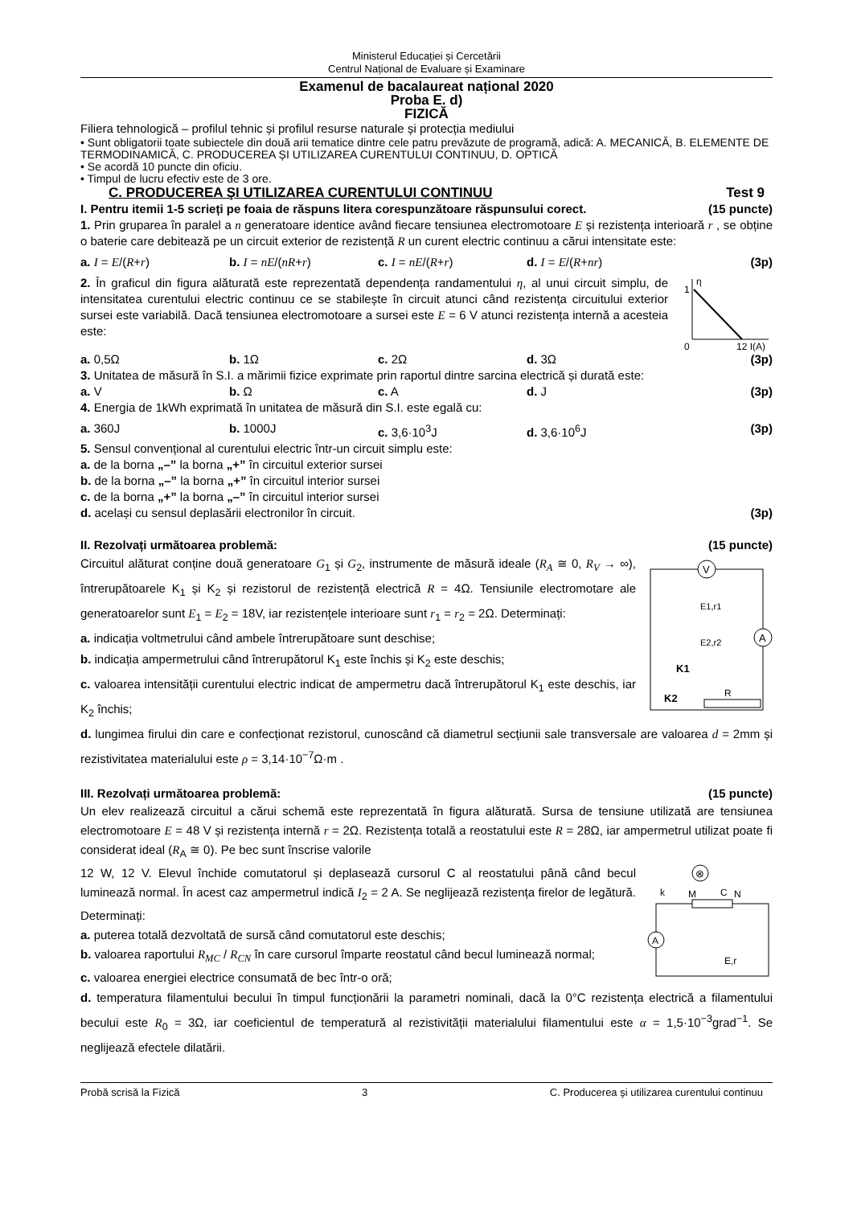Ministerul Educației și Cercetării
Centrul Național de Evaluare și Examinare
Examenul de bacalaureat național 2020
Proba E. d)
FIZICĂ
Filiera tehnologică – profilul tehnic și profilul resurse naturale și protecția mediului
• Sunt obligatorii toate subiectele din două arii tematice dintre cele patru prevăzute de programă, adică: A. MECANICĂ, B. ELEMENTE DE TERMODINAMICĂ, C. PRODUCEREA ȘI UTILIZAREA CURENTULUI CONTINUU, D. OPTICĂ
• Se acordă 10 puncte din oficiu.
• Timpul de lucru efectiv este de 3 ore.
C. PRODUCEREA ŞI UTILIZAREA CURENTULUI CONTINUU Test 9
I. Pentru itemii 1-5 scrieți pe foaia de răspuns litera corespunzătoare răspunsului corect. (15 puncte)
1. Prin gruparea în paralel a n generatoare identice având fiecare tensiunea electromotoare E și rezistența interioară r , se obține o baterie care debitează pe un circuit exterior de rezistență R un curent electric continuu a cărui intensitate este:
a. I = E/(R+r) b. I = nE/(nR+r) c. I = nE/(R+r) d. I = E/(R+nr) (3p)
2. În graficul din figura alăturată este reprezentată dependența randamentului η, al unui circuit simplu, de intensitatea curentului electric continuu ce se stabilește în circuit atunci când rezistența circuitului exterior sursei este variabilă. Dacă tensiunea electromotoare a sursei este E = 6 V atunci rezistența internă a acesteia este:
η
1
0
12 I(A)
a. 0,5Ω b. 1Ω c. 2Ω d. 3Ω (3p)
3. Unitatea de măsură în S.I. a mărimii fizice exprimate prin raportul dintre sarcina electrică și durată este:
a. V b. Ω c. A d. J (3p)
4. Energia de 1kWh exprimată în unitatea de măsură din S.I. este egală cu:
a. 360J b. 1000J c. 3,6·10<sup>3</sup>J d. 3,6·10<sup>6</sup>J (3p)
5. Sensul convențional al curentului electric într-un circuit simplu este:
a. de la borna „–” la borna „+” în circuitul exterior sursei
b. de la borna „–” la borna „+” în circuitul interior sursei
c. de la borna „+” la borna „–” în circuitul interior sursei
d. același cu sensul deplasării electronilor în circuit. (3p)
II. Rezolvați următoarea problemă: (15 puncte)
Circuitul alăturat conține două generatoare G<sub>1</sub> și G<sub>2</sub>, instrumente de măsură ideale (R<sub>A</sub> ≅ 0, R<sub>V</sub> → ∞), întrerupătoarele K<sub>1</sub> și K<sub>2</sub> și rezistorul de rezistență electrică R = 4Ω. Tensiunile electromotare ale generatoarelor sunt E<sub>1</sub> = E<sub>2</sub> = 18V, iar rezistențele interioare sunt r<sub>1</sub> = r<sub>2</sub> = 2Ω. Determinați:
a. indicația voltmetrului când ambele întrerupătoare sunt deschise;
b. indicația ampermetrului când întrerupătorul K<sub>1</sub> este închis și K<sub>2</sub> este deschis;
c. valoarea intensității curentului electric indicat de ampermetru dacă întrerupătorul K<sub>1</sub> este deschis, iar K<sub>2</sub> închis;
V
A
E1,r1
E2,r2
K1
K2
R
d. lungimea firului din care e confecționat rezistorul, cunoscând că diametrul secțiunii sale transversale are valoarea d = 2mm și rezistivitatea materialului este ρ = 3,14·10<sup>−7</sup>Ω·m .
III. Rezolvați următoarea problemă: (15 puncte)
Un elev realizează circuitul a cărui schemă este reprezentată în figura alăturată. Sursa de tensiune utilizată are tensiunea electromotoare E = 48 V și rezistența internă r = 2Ω. Rezistența totală a reostatului este R = 28Ω, iar ampermetrul utilizat poate fi considerat ideal (R<sub>A</sub> ≅ 0). Pe bec sunt înscrise valorile
12 W, 12 V. Elevul închide comutatorul și deplasează cursorul C al reostatului până când becul luminează normal. În acest caz ampermetrul indică I<sub>2</sub> = 2 A. Se neglijează rezistența firelor de legătură. Determinați:
a. puterea totală dezvoltată de sursă când comutatorul este deschis;
b. valoarea raportului R<sub>MC</sub> / R<sub>CN</sub> în care cursorul împarte reostatul când becul luminează normal;
c. valoarea energiei electrice consumată de bec într-o oră;
⊗
C
M
N
k
A
E,r
d. temperatura filamentului becului în timpul funcționării la parametri nominali, dacă la 0°C rezistența electrică a filamentului becului este R<sub>0</sub> = 3Ω, iar coeficientul de temperatură al rezistivității materialului filamentului este α = 1,5·10<sup>−3</sup>grad<sup>−1</sup>. Se neglijează efectele dilatării.
Probă scrisă la Fizică 3 C. Producerea şi utilizarea curentului continuu